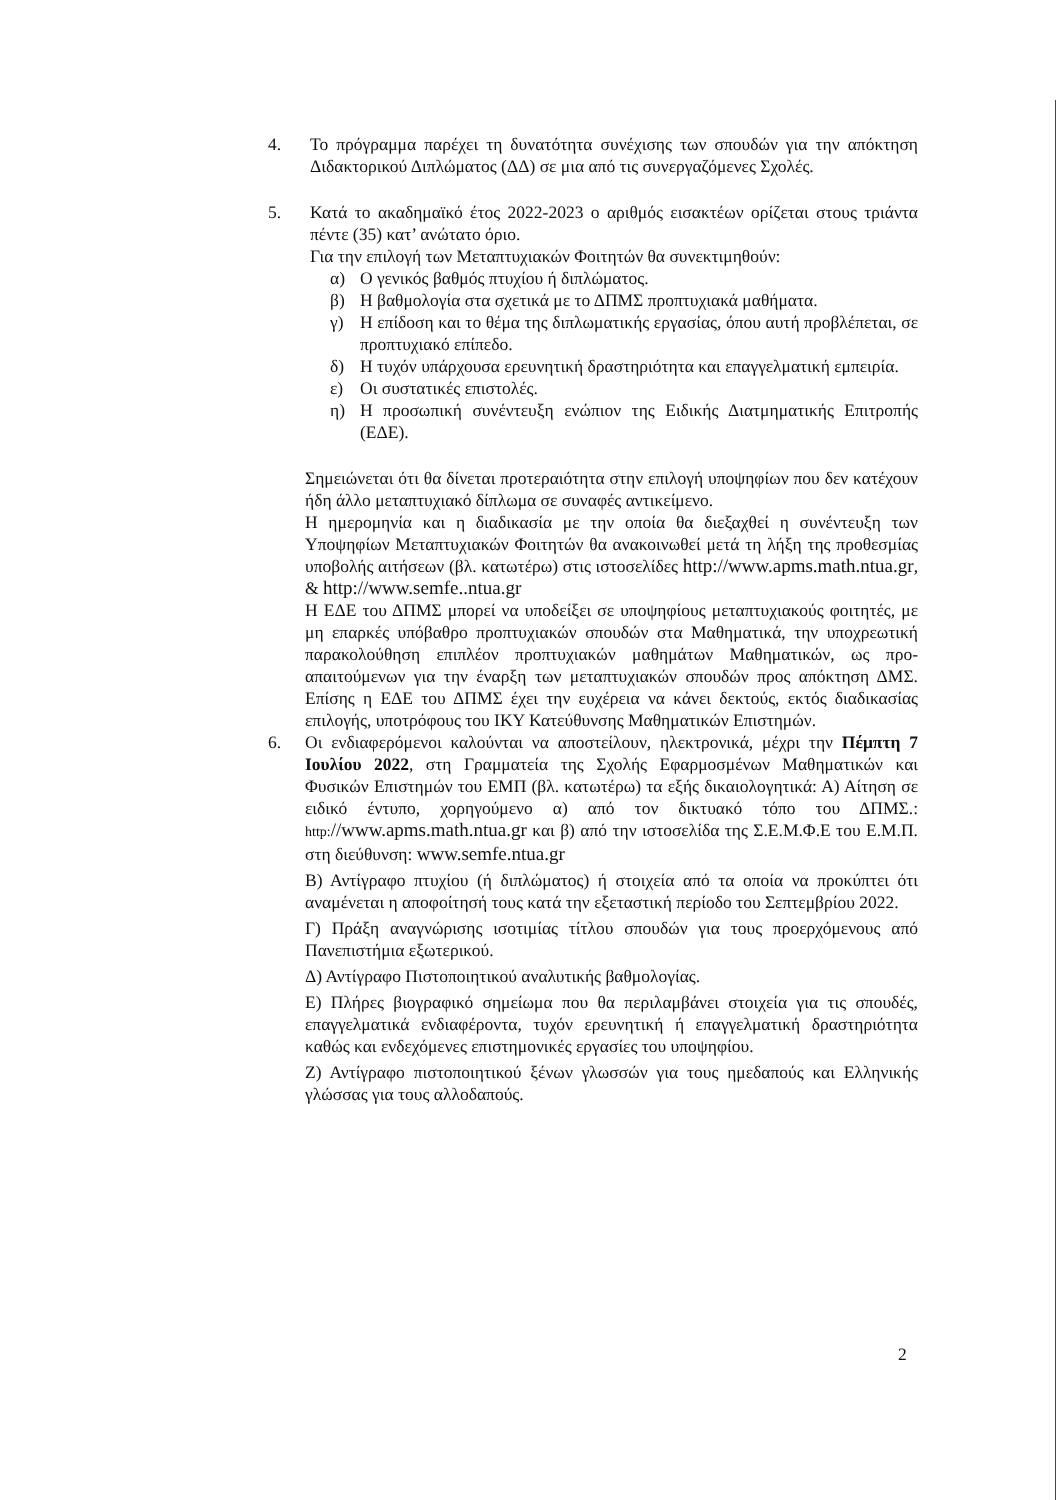4. Το πρόγραμμα παρέχει τη δυνατότητα συνέχισης των σπουδών για την απόκτηση Διδακτορικού Διπλώματος (ΔΔ) σε μια από τις συνεργαζόμενες Σχολές.
5. Κατά το ακαδημαϊκό έτος 2022-2023 ο αριθμός εισακτέων ορίζεται στους τριάντα πέντε (35) κατ’ ανώτατο όριο.
Για την επιλογή των Μεταπτυχιακών Φοιτητών θα συνεκτιμηθούν:
α) Ο γενικός βαθμός πτυχίου ή διπλώματος.
β) Η βαθμολογία στα σχετικά με το ΔΠΜΣ προπτυχιακά μαθήματα.
γ) Η επίδοση και το θέμα της διπλωματικής εργασίας, όπου αυτή προβλέπεται, σε προπτυχιακό επίπεδο.
δ) Η τυχόν υπάρχουσα ερευνητική δραστηριότητα και επαγγελματική εμπειρία.
ε) Οι συστατικές επιστολές.
η) Η προσωπική συνέντευξη ενώπιον της Ειδικής Διατμηματικής Επιτροπής (ΕΔΕ).
Σημειώνεται ότι θα δίνεται προτεραιότητα στην επιλογή υποψηφίων που δεν κατέχουν ήδη άλλο μεταπτυχιακό δίπλωμα σε συναφές αντικείμενο.
Η ημερομηνία και η διαδικασία με την οποία θα διεξαχθεί η συνέντευξη των Υποψηφίων Μεταπτυχιακών Φοιτητών θα ανακοινωθεί μετά τη λήξη της προθεσμίας υποβολής αιτήσεων (βλ. κατωτέρω) στις ιστοσελίδες http://www.apms.math.ntua.gr, & http://www.semfe..ntua.gr
Η ΕΔΕ του ΔΠΜΣ μπορεί να υποδείξει σε υποψηφίους μεταπτυχιακούς φοιτητές, με μη επαρκές υπόβαθρο προπτυχιακών σπουδών στα Μαθηματικά, την υποχρεωτική παρακολούθηση επιπλέον προπτυχιακών μαθημάτων Μαθηματικών, ως προ-απαιτούμενων για την έναρξη των μεταπτυχιακών σπουδών προς απόκτηση ΔΜΣ. Επίσης η ΕΔΕ του ΔΠΜΣ έχει την ευχέρεια να κάνει δεκτούς, εκτός διαδικασίας επιλογής, υποτρόφους του ΙΚΥ Κατεύθυνσης Μαθηματικών Επιστημών.
6. Οι ενδιαφερόμενοι καλούνται να αποστείλουν, ηλεκτρονικά, μέχρι την Πέμπτη 7 Ιουλίου 2022, στη Γραμματεία της Σχολής Εφαρμοσμένων Μαθηματικών και Φυσικών Επιστημών του ΕΜΠ (βλ. κατωτέρω) τα εξής δικαιολογητικά: Α) Αίτηση σε ειδικό έντυπο, χορηγούμενο α) από τον δικτυακό τόπο του ΔΠΜΣ.: http://www.apms.math.ntua.gr και β) από την ιστοσελίδα της Σ.Ε.Μ.Φ.Ε του Ε.Μ.Π. στη διεύθυνση: www.semfe.ntua.gr
Β) Αντίγραφο πτυχίου (ή διπλώματος) ή στοιχεία από τα οποία να προκύπτει ότι αναμένεται η αποφοίτησή τους κατά την εξεταστική περίοδο του Σεπτεμβρίου 2022.
Γ) Πράξη αναγνώρισης ισοτιμίας τίτλου σπουδών για τους προερχόμενους από Πανεπιστήμια εξωτερικού.
Δ) Αντίγραφο Πιστοποιητικού αναλυτικής βαθμολογίας.
Ε) Πλήρες βιογραφικό σημείωμα που θα περιλαμβάνει στοιχεία για τις σπουδές, επαγγελματικά ενδιαφέροντα, τυχόν ερευνητική ή επαγγελματική δραστηριότητα καθώς και ενδεχόμενες επιστημονικές εργασίες του υποψηφίου.
Ζ) Αντίγραφο πιστοποιητικού ξένων γλωσσών για τους ημεδαπούς και Ελληνικής γλώσσας για τους αλλοδαπούς.
2